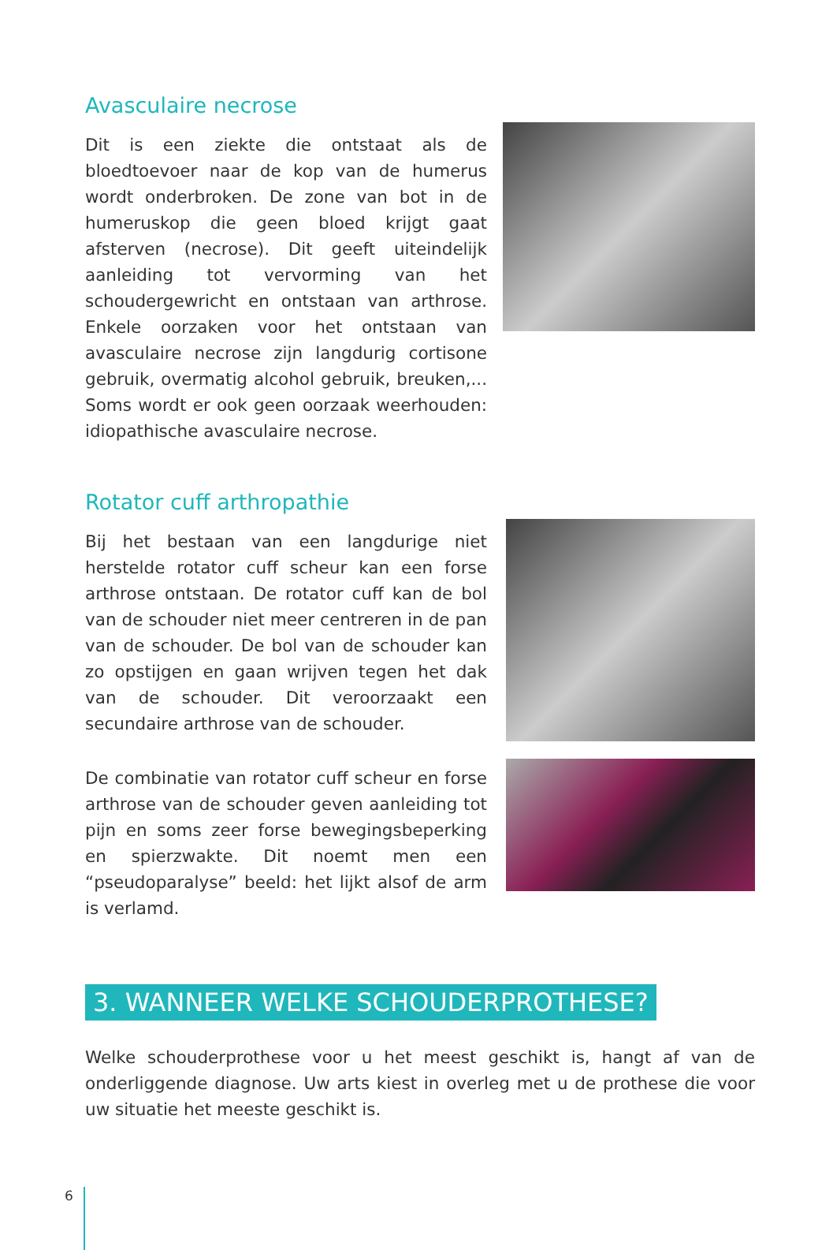Avasculaire necrose
Dit is een ziekte die ontstaat als de bloedtoevoer naar de kop van de humerus wordt onderbroken. De zone van bot in de humeruskop die geen bloed krijgt gaat afsterven (necrose). Dit geeft uiteindelijk aanleiding tot vervorming van het schoudergewricht en ontstaan van arthrose. Enkele oorzaken voor het ontstaan van avasculaire necrose zijn langdurig cortisone gebruik, overmatig alcohol gebruik, breuken,... Soms wordt er ook geen oorzaak weerhouden: idiopathische avasculaire necrose.
Rotator cuff arthropathie
Bij het bestaan van een langdurige niet herstelde rotator cuff scheur kan een forse arthrose ontstaan. De rotator cuff kan de bol van de schouder niet meer centreren in de pan van de schouder. De bol van de schouder kan zo opstijgen en gaan wrijven tegen het dak van de schouder. Dit veroorzaakt een secundaire arthrose van de schouder.
De combinatie van rotator cuff scheur en forse arthrose van de schouder geven aanleiding tot pijn en soms zeer forse bewegingsbeperking en spierzwakte. Dit noemt men een “pseudoparalyse” beeld: het lijkt alsof de arm is verlamd.
3. WANNEER WELKE SCHOUDERPROTHESE?
Welke schouderprothese voor u het meest geschikt is, hangt af van de onderliggende diagnose. Uw arts kiest in overleg met u de prothese die voor uw situatie het meeste geschikt is.
6